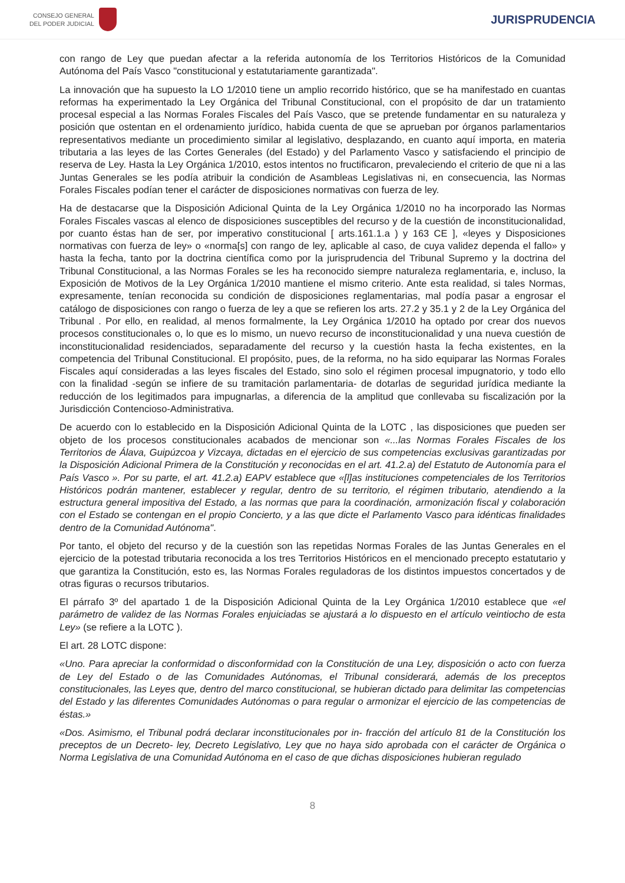CONSEJO GENERAL
DEL PODER JUDICIAL
JURISPRUDENCIA
con rango de Ley que puedan afectar a la referida autonomía de los Territorios Históricos de la Comunidad Autónoma del País Vasco "constitucional y estatutariamente garantizada".
La innovación que ha supuesto la LO 1/2010 tiene un amplio recorrido histórico, que se ha manifestado en cuantas reformas ha experimentado la Ley Orgánica del Tribunal Constitucional, con el propósito de dar un tratamiento procesal especial a las Normas Forales Fiscales del País Vasco, que se pretende fundamentar en su naturaleza y posición que ostentan en el ordenamiento jurídico, habida cuenta de que se aprueban por órganos parlamentarios representativos mediante un procedimiento similar al legislativo, desplazando, en cuanto aquí importa, en materia tributaria a las leyes de las Cortes Generales (del Estado) y del Parlamento Vasco y satisfaciendo el principio de reserva de Ley. Hasta la Ley Orgánica 1/2010, estos intentos no fructificaron, prevaleciendo el criterio de que ni a las Juntas Generales se les podía atribuir la condición de Asambleas Legislativas ni, en consecuencia, las Normas Forales Fiscales podían tener el carácter de disposiciones normativas con fuerza de ley.
Ha de destacarse que la Disposición Adicional Quinta de la Ley Orgánica 1/2010 no ha incorporado las Normas Forales Fiscales vascas al elenco de disposiciones susceptibles del recurso y de la cuestión de inconstitucionalidad, por cuanto éstas han de ser, por imperativo constitucional [ arts.161.1.a ) y 163 CE ], «leyes y Disposiciones normativas con fuerza de ley» o «norma[s] con rango de ley, aplicable al caso, de cuya validez dependa el fallo» y hasta la fecha, tanto por la doctrina científica como por la jurisprudencia del Tribunal Supremo y la doctrina del Tribunal Constitucional, a las Normas Forales se les ha reconocido siempre naturaleza reglamentaria, e, incluso, la Exposición de Motivos de la Ley Orgánica 1/2010 mantiene el mismo criterio. Ante esta realidad, si tales Normas, expresamente, tenían reconocida su condición de disposiciones reglamentarias, mal podía pasar a engrosar el catálogo de disposiciones con rango o fuerza de ley a que se refieren los arts. 27.2 y 35.1 y 2 de la Ley Orgánica del Tribunal . Por ello, en realidad, al menos formalmente, la Ley Orgánica 1/2010 ha optado por crear dos nuevos procesos constitucionales o, lo que es lo mismo, un nuevo recurso de inconstitucionalidad y una nueva cuestión de inconstitucionalidad residenciados, separadamente del recurso y la cuestión hasta la fecha existentes, en la competencia del Tribunal Constitucional. El propósito, pues, de la reforma, no ha sido equiparar las Normas Forales Fiscales aquí consideradas a las leyes fiscales del Estado, sino solo el régimen procesal impugnatorio, y todo ello con la finalidad -según se infiere de su tramitación parlamentaria- de dotarlas de seguridad jurídica mediante la reducción de los legitimados para impugnarlas, a diferencia de la amplitud que conllevaba su fiscalización por la Jurisdicción Contencioso-Administrativa.
De acuerdo con lo establecido en la Disposición Adicional Quinta de la LOTC , las disposiciones que pueden ser objeto de los procesos constitucionales acabados de mencionar son «...las Normas Forales Fiscales de los Territorios de Álava, Guipúzcoa y Vizcaya, dictadas en el ejercicio de sus competencias exclusivas garantizadas por la Disposición Adicional Primera de la Constitución y reconocidas en el art. 41.2.a) del Estatuto de Autonomía para el País Vasco ». Por su parte, el art. 41.2.a) EAPV establece que «[l]as instituciones competenciales de los Territorios Históricos podrán mantener, establecer y regular, dentro de su territorio, el régimen tributario, atendiendo a la estructura general impositiva del Estado, a las normas que para la coordinación, armonización fiscal y colaboración con el Estado se contengan en el propio Concierto, y a las que dicte el Parlamento Vasco para idénticas finalidades dentro de la Comunidad Autónoma".
Por tanto, el objeto del recurso y de la cuestión son las repetidas Normas Forales de las Juntas Generales en el ejercicio de la potestad tributaria reconocida a los tres Territorios Históricos en el mencionado precepto estatutario y que garantiza la Constitución, esto es, las Normas Forales reguladoras de los distintos impuestos concertados y de otras figuras o recursos tributarios.
El párrafo 3º del apartado 1 de la Disposición Adicional Quinta de la Ley Orgánica 1/2010 establece que «el parámetro de validez de las Normas Forales enjuiciadas se ajustará a lo dispuesto en el artículo veintiocho de esta Ley» (se refiere a la LOTC ).
El art. 28 LOTC dispone:
«Uno. Para apreciar la conformidad o disconformidad con la Constitución de una Ley, disposición o acto con fuerza de Ley del Estado o de las Comunidades Autónomas, el Tribunal considerará, además de los preceptos constitucionales, las Leyes que, dentro del marco constitucional, se hubieran dictado para delimitar las competencias del Estado y las diferentes Comunidades Autónomas o para regular o armonizar el ejercicio de las competencias de éstas.»
«Dos. Asimismo, el Tribunal podrá declarar inconstitucionales por in- fracción del artículo 81 de la Constitución los preceptos de un Decreto- ley, Decreto Legislativo, Ley que no haya sido aprobada con el carácter de Orgánica o Norma Legislativa de una Comunidad Autónoma en el caso de que dichas disposiciones hubieran regulado
8